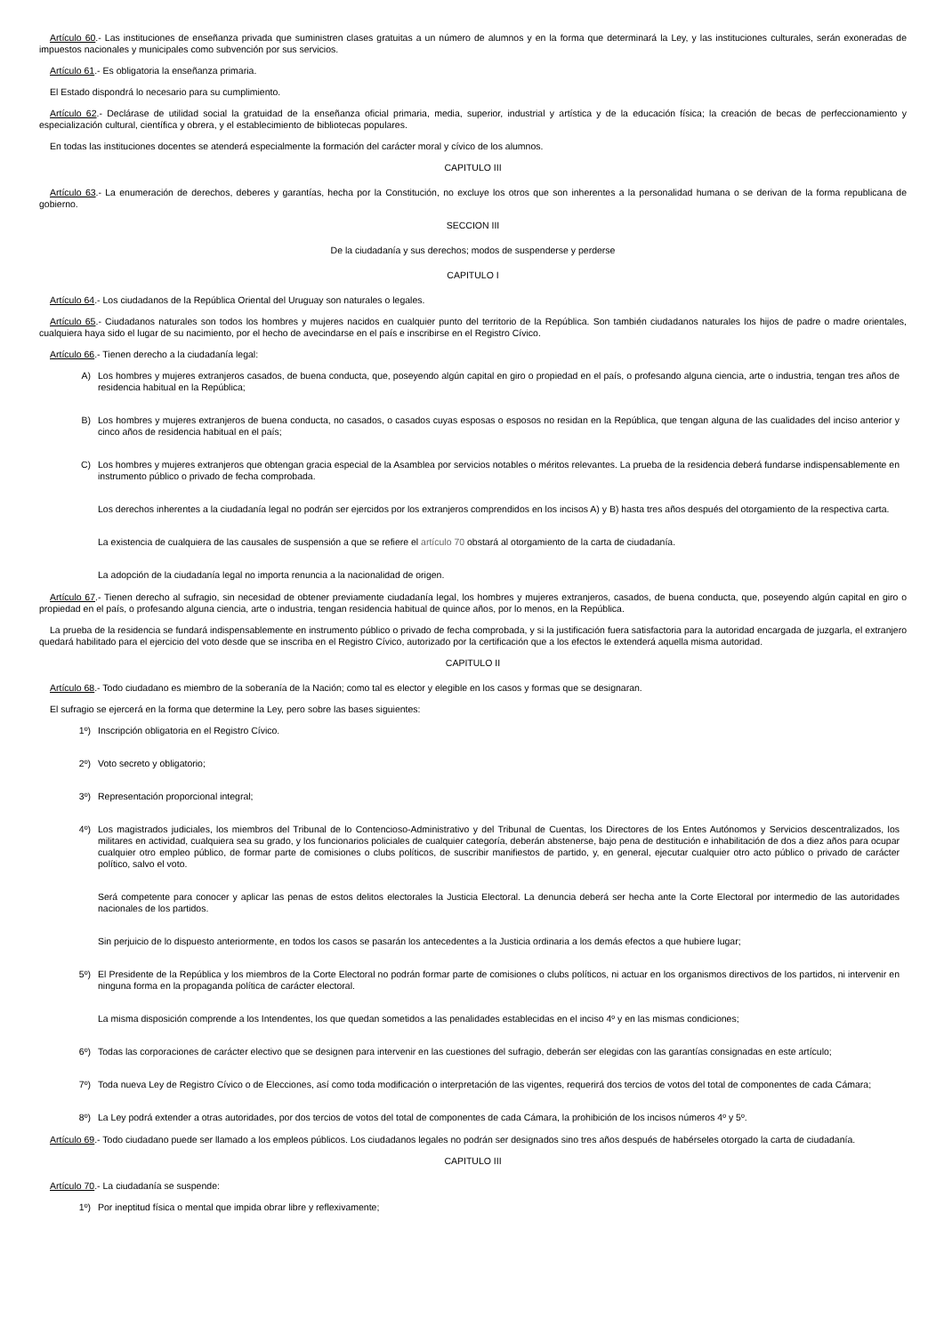Artículo 60.- Las instituciones de enseñanza privada que suministren clases gratuitas a un número de alumnos y en la forma que determinará la Ley, y las instituciones culturales, serán exoneradas de impuestos nacionales y municipales como subvención por sus servicios.
Artículo 61.- Es obligatoria la enseñanza primaria.
El Estado dispondrá lo necesario para su cumplimiento.
Artículo 62.- Declárase de utilidad social la gratuidad de la enseñanza oficial primaria, media, superior, industrial y artística y de la educación física; la creación de becas de perfeccionamiento y especialización cultural, científica y obrera, y el establecimiento de bibliotecas populares.
En todas las instituciones docentes se atenderá especialmente la formación del carácter moral y cívico de los alumnos.
CAPITULO III
Artículo 63.- La enumeración de derechos, deberes y garantías, hecha por la Constitución, no excluye los otros que son inherentes a la personalidad humana o se derivan de la forma republicana de gobierno.
SECCION III
De la ciudadanía y sus derechos; modos de suspenderse y perderse
CAPITULO I
Artículo 64.- Los ciudadanos de la República Oriental del Uruguay son naturales o legales.
Artículo 65.- Ciudadanos naturales son todos los hombres y mujeres nacidos en cualquier punto del territorio de la República. Son también ciudadanos naturales los hijos de padre o madre orientales, cualquiera haya sido el lugar de su nacimiento, por el hecho de avecindarse en el país e inscribirse en el Registro Cívico.
Artículo 66.- Tienen derecho a la ciudadanía legal:
A) Los hombres y mujeres extranjeros casados, de buena conducta, que, poseyendo algún capital en giro o propiedad en el país, o profesando alguna ciencia, arte o industria, tengan tres años de residencia habitual en la República;
B) Los hombres y mujeres extranjeros de buena conducta, no casados, o casados cuyas esposas o esposos no residan en la República, que tengan alguna de las cualidades del inciso anterior y cinco años de residencia habitual en el país;
C) Los hombres y mujeres extranjeros que obtengan gracia especial de la Asamblea por servicios notables o méritos relevantes. La prueba de la residencia deberá fundarse indispensablemente en instrumento público o privado de fecha comprobada.
Los derechos inherentes a la ciudadanía legal no podrán ser ejercidos por los extranjeros comprendidos en los incisos A) y B) hasta tres años después del otorgamiento de la respectiva carta.
La existencia de cualquiera de las causales de suspensión a que se refiere el artículo 70 obstará al otorgamiento de la carta de ciudadanía.
La adopción de la ciudadanía legal no importa renuncia a la nacionalidad de origen.
Artículo 67.- Tienen derecho al sufragio, sin necesidad de obtener previamente ciudadanía legal, los hombres y mujeres extranjeros, casados, de buena conducta, que, poseyendo algún capital en giro o propiedad en el país, o profesando alguna ciencia, arte o industria, tengan residencia habitual de quince años, por lo menos, en la República.
La prueba de la residencia se fundará indispensablemente en instrumento público o privado de fecha comprobada, y si la justificación fuera satisfactoria para la autoridad encargada de juzgarla, el extranjero quedará habilitado para el ejercicio del voto desde que se inscriba en el Registro Cívico, autorizado por la certificación que a los efectos le extenderá aquella misma autoridad.
CAPITULO II
Artículo 68.- Todo ciudadano es miembro de la soberanía de la Nación; como tal es elector y elegible en los casos y formas que se designaran.
El sufragio se ejercerá en la forma que determine la Ley, pero sobre las bases siguientes:
1º) Inscripción obligatoria en el Registro Cívico.
2º) Voto secreto y obligatorio;
3º) Representación proporcional integral;
4º) Los magistrados judiciales, los miembros del Tribunal de lo Contencioso-Administrativo y del Tribunal de Cuentas, los Directores de los Entes Autónomos y Servicios descentralizados, los militares en actividad, cualquiera sea su grado, y los funcionarios policiales de cualquier categoría, deberán abstenerse, bajo pena de destitución e inhabilitación de dos a diez años para ocupar cualquier otro empleo público, de formar parte de comisiones o clubs políticos, de suscribir manifiestos de partido, y, en general, ejecutar cualquier otro acto público o privado de carácter político, salvo el voto.
Será competente para conocer y aplicar las penas de estos delitos electorales la Justicia Electoral. La denuncia deberá ser hecha ante la Corte Electoral por intermedio de las autoridades nacionales de los partidos.
Sin perjuicio de lo dispuesto anteriormente, en todos los casos se pasarán los antecedentes a la Justicia ordinaria a los demás efectos a que hubiere lugar;
5º) El Presidente de la República y los miembros de la Corte Electoral no podrán formar parte de comisiones o clubs políticos, ni actuar en los organismos directivos de los partidos, ni intervenir en ninguna forma en la propaganda política de carácter electoral.
La misma disposición comprende a los Intendentes, los que quedan sometidos a las penalidades establecidas en el inciso 4º y en las mismas condiciones;
6º) Todas las corporaciones de carácter electivo que se designen para intervenir en las cuestiones del sufragio, deberán ser elegidas con las garantías consignadas en este artículo;
7º) Toda nueva Ley de Registro Cívico o de Elecciones, así como toda modificación o interpretación de las vigentes, requerirá dos tercios de votos del total de componentes de cada Cámara;
8º) La Ley podrá extender a otras autoridades, por dos tercios de votos del total de componentes de cada Cámara, la prohibición de los incisos números 4º y 5º.
Artículo 69.- Todo ciudadano puede ser llamado a los empleos públicos. Los ciudadanos legales no podrán ser designados sino tres años después de habérseles otorgado la carta de ciudadanía.
CAPITULO III
Artículo 70.- La ciudadanía se suspende:
1º) Por ineptitud física o mental que impida obrar libre y reflexivamente;